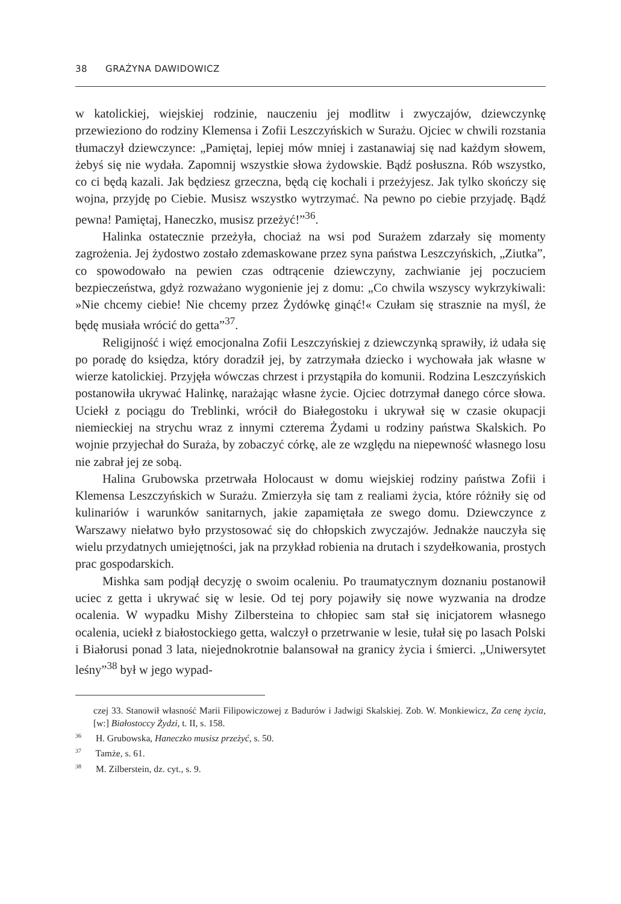38 GRAŻYNA DAWIDOWICZ
w katolickiej, wiejskiej rodzinie, nauczeniu jej modlitw i zwyczajów, dziewczynkę przewieziono do rodziny Klemensa i Zofii Leszczyńskich w Surażu. Ojciec w chwili rozstania tłumaczył dziewczynce: „Pamiętaj, lepiej mów mniej i zastanawiaj się nad każdym słowem, żebyś się nie wydała. Zapomnij wszystkie słowa żydowskie. Bądź posłuszna. Rób wszystko, co ci będą kazali. Jak będziesz grzeczna, będą cię kochali i przeżyjesz. Jak tylko skończy się wojna, przyjdę po Ciebie. Musisz wszystko wytrzymać. Na pewno po ciebie przyjadę. Bądź pewna! Pamiętaj, Haneczko, musisz przeżyć!”<sup>36</sup>.
Halinka ostatecznie przeżyła, chociaż na wsi pod Surażem zdarzały się momenty zagrożenia. Jej żydostwo zostało zdemaskowane przez syna państwa Leszczyńskich, „Ziutka”, co spowodowało na pewien czas odtrącenie dziewczyny, zachwianie jej poczuciem bezpieczeństwa, gdyż rozważano wygonienie jej z domu: „Co chwila wszyscy wykrzykiwali: »Nie chcemy ciebie! Nie chcemy przez Żydówkę ginąć!« Czułam się strasznie na myśl, że będę musiała wrócić do getta”<sup>37</sup>.
Religijność i więź emocjonalna Zofii Leszczyńskiej z dziewczynką sprawiły, iż udała się po poradę do księdza, który doradził jej, by zatrzymała dziecko i wychowała jak własne w wierze katolickiej. Przyjęła wówczas chrzest i przystąpiła do komunii. Rodzina Leszczyńskich postanowiła ukrywać Halinkę, narażając własne życie. Ojciec dotrzymał danego córce słowa. Uciekł z pociągu do Treblinki, wrócił do Białegostoku i ukrywał się w czasie okupacji niemieckiej na strychu wraz z innymi czterema Żydami u rodziny państwa Skalskich. Po wojnie przyjechał do Suraża, by zobaczyć córkę, ale ze względu na niepewność własnego losu nie zabrał jej ze sobą.
Halina Grubowska przetrwała Holocaust w domu wiejskiej rodziny państwa Zofii i Klemensa Leszczyńskich w Surażu. Zmierzyła się tam z realiami życia, które różniły się od kulinariów i warunków sanitarnych, jakie zapamiętała ze swego domu. Dziewczynce z Warszawy niełatwo było przystosować się do chłopskich zwyczajów. Jednakże nauczyła się wielu przydatnych umiejętności, jak na przykład robienia na drutach i szydełkowania, prostych prac gospodarskich.
Mishka sam podjął decyzję o swoim ocaleniu. Po traumatycznym doznaniu postanowił uciec z getta i ukrywać się w lesie. Od tej pory pojawiły się nowe wyzwania na drodze ocalenia. W wypadku Mishy Zilbersteina to chłopiec sam stał się inicjatorem własnego ocalenia, uciekł z białostockiego getta, walczył o przetrwanie w lesie, tułał się po lasach Polski i Białorusi ponad 3 lata, niejednokrotnie balansował na granicy życia i śmierci. „Uniwersytet leśny”<sup>38</sup> był w jego wypad-
czej 33. Stanowił własność Marii Filipowiczowej z Badurów i Jadwigi Skalskiej. Zob. W. Monkiewicz, Za cenę życia, [w:] Białostoccy Żydzi, t. II, s. 158.
<sup>36</sup> H. Grubowska, Haneczko musisz przeżyć, s. 50.
<sup>37</sup> Tamże, s. 61.
<sup>38</sup> M. Zilberstein, dz. cyt., s. 9.